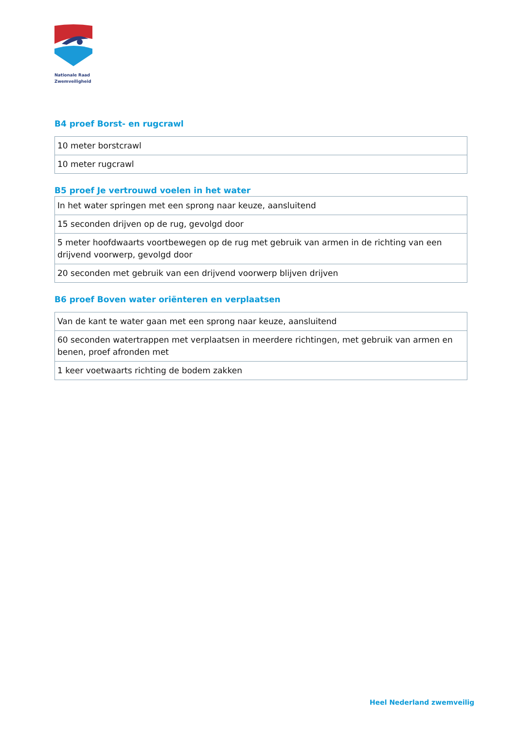Nationale Raad
Zwemveiligheid
B4 proef Borst- en rugcrawl
| 10 meter borstcrawl |
| 10 meter rugcrawl |
B5 proef Je vertrouwd voelen in het water
| In het water springen met een sprong naar keuze, aansluitend |
| 15 seconden drijven op de rug, gevolgd door |
| 5 meter hoofdwaarts voortbewegen op de rug met gebruik van armen in de richting van een drijvend voorwerp, gevolgd door |
| 20 seconden met gebruik van een drijvend voorwerp blijven drijven |
B6 proef Boven water oriënteren en verplaatsen
| Van de kant te water gaan met een sprong naar keuze, aansluitend |
| 60 seconden watertrappen met verplaatsen in meerdere richtingen, met gebruik van armen en benen, proef afronden met |
| 1 keer voetwaarts richting de bodem zakken |
Heel Nederland zwemveilig